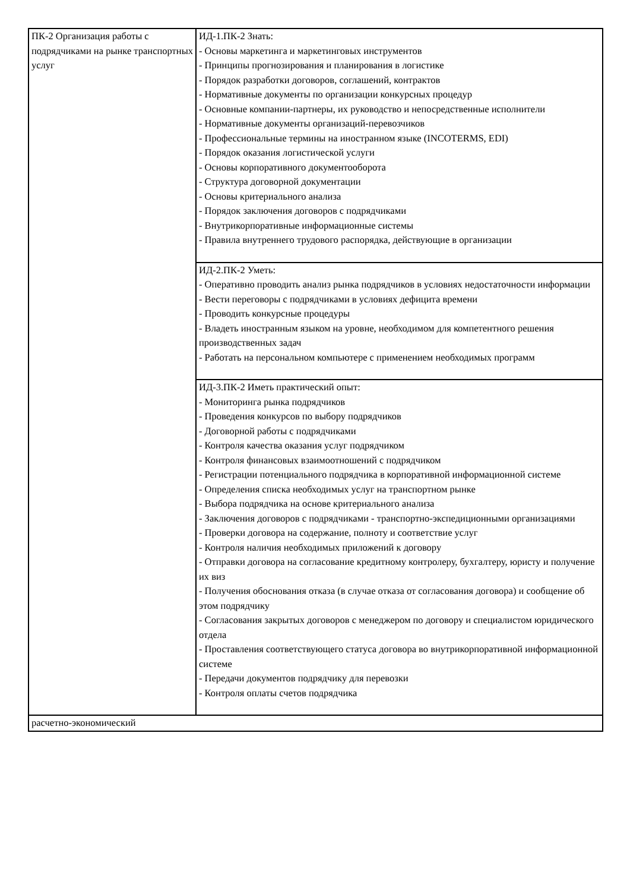| ПК-2 Организация работы с подрядчиками на рынке транспортных услуг | ИД-1.ПК-2 Знать: - Основы маркетинга и маркетинговых инструментов - Принципы прогнозирования и планирования в логистике - Порядок разработки договоров, соглашений, контрактов - Нормативные документы по организации конкурсных процедур - Основные компании-партнеры, их руководство и непосредственные исполнители - Нормативные документы организаций-перевозчиков - Профессиональные термины на иностранном языке (INCOTERMS, EDI) - Порядок оказания логистической услуги - Основы корпоративного документооборота - Структура договорной документации - Основы критериального анализа - Порядок заключения договоров с подрядчиками - Внутрикорпоративные информационные системы - Правила внутреннего трудового распорядка, действующие в организации |
| | ИД-2.ПК-2 Уметь: - Оперативно проводить анализ рынка подрядчиков в условиях недостаточности информации - Вести переговоры с подрядчиками в условиях дефицита времени - Проводить конкурсные процедуры - Владеть иностранным языком на уровне, необходимом для компетентного решения производственных задач - Работать на персональном компьютере с применением необходимых программ |
| | ИД-3.ПК-2 Иметь практический опыт: - Мониторинга рынка подрядчиков - Проведения конкурсов по выбору подрядчиков - Договорной работы с подрядчиками - Контроля качества оказания услуг подрядчиком - Контроля финансовых взаимоотношений с подрядчиком - Регистрации потенциального подрядчика в корпоративной информационной системе - Определения списка необходимых услуг на транспортном рынке - Выбора подрядчика на основе критериального анализа - Заключения договоров с подрядчиками - транспортно-экспедиционными организациями - Проверки договора на содержание, полноту и соответствие услуг - Контроля наличия необходимых приложений к договору - Отправки договора на согласование кредитному контролеру, бухгалтеру, юристу и получение их виз - Получения обоснования отказа (в случае отказа от согласования договора) и сообщение об этом подрядчику - Согласования закрытых договоров с менеджером по договору и специалистом юридического отдела - Проставления соответствующего статуса договора во внутрикорпоративной информационной системе - Передачи документов подрядчику для перевозки - Контроля оплаты счетов подрядчика |
| расчетно-экономический | |